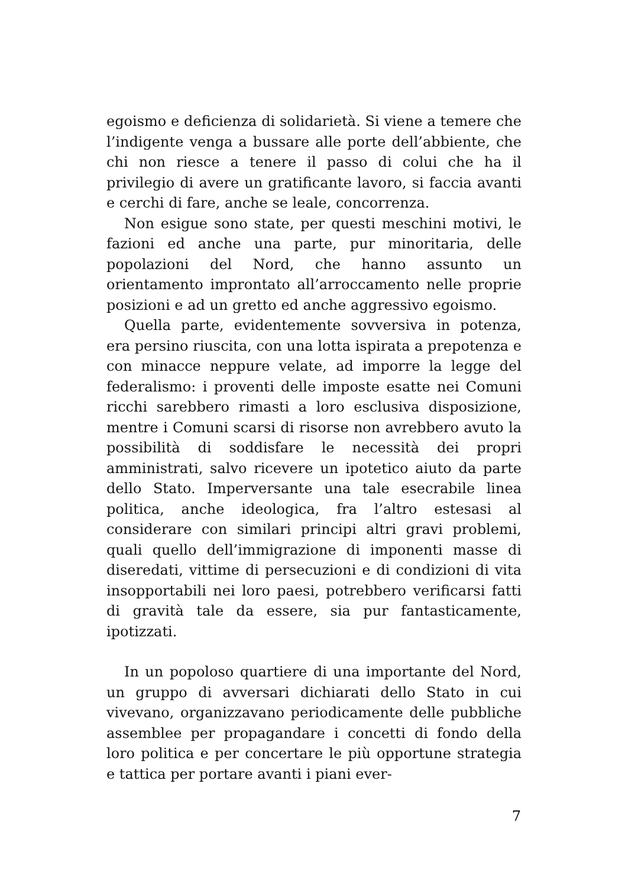egoismo e deficienza di solidarietà. Si viene a temere che l’indigente venga a bussare alle porte dell’abbiente, che chi non riesce a tenere il passo di colui che ha il privilegio di avere un gratificante lavoro, si faccia avanti e cerchi di fare, anche se leale, concorrenza.
Non esigue sono state, per questi meschini motivi, le fazioni ed anche una parte, pur minoritaria, delle popolazioni del Nord, che hanno assunto un orientamento improntato all’arroccamento nelle proprie posizioni e ad un gretto ed anche aggressivo egoismo.
Quella parte, evidentemente sovversiva in potenza, era persino riuscita, con una lotta ispirata a prepotenza e con minacce neppure velate, ad imporre la legge del federalismo: i proventi delle imposte esatte nei Comuni ricchi sarebbero rimasti a loro esclusiva disposizione, mentre i Comuni scarsi di risorse non avrebbero avuto la possibilità di soddisfare le necessità dei propri amministrati, salvo ricevere un ipotetico aiuto da parte dello Stato. Imperversante una tale esecrabile linea politica, anche ideologica, fra l’altro estesasi al considerare con similari principi altri gravi problemi, quali quello dell’immigrazione di imponenti masse di diseredati, vittime di persecuzioni e di condizioni di vita insopportabili nei loro paesi, potrebbero verificarsi fatti di gravità tale da essere, sia pur fantasticamente, ipotizzati.
In un popoloso quartiere di una importante del Nord, un gruppo di avversari dichiarati dello Stato in cui vivevano, organizzavano periodicamente delle pubbliche assemblee per propagandare i concetti di fondo della loro politica e per concertare le più opportune strategia e tattica per portare avanti i piani ever-
7